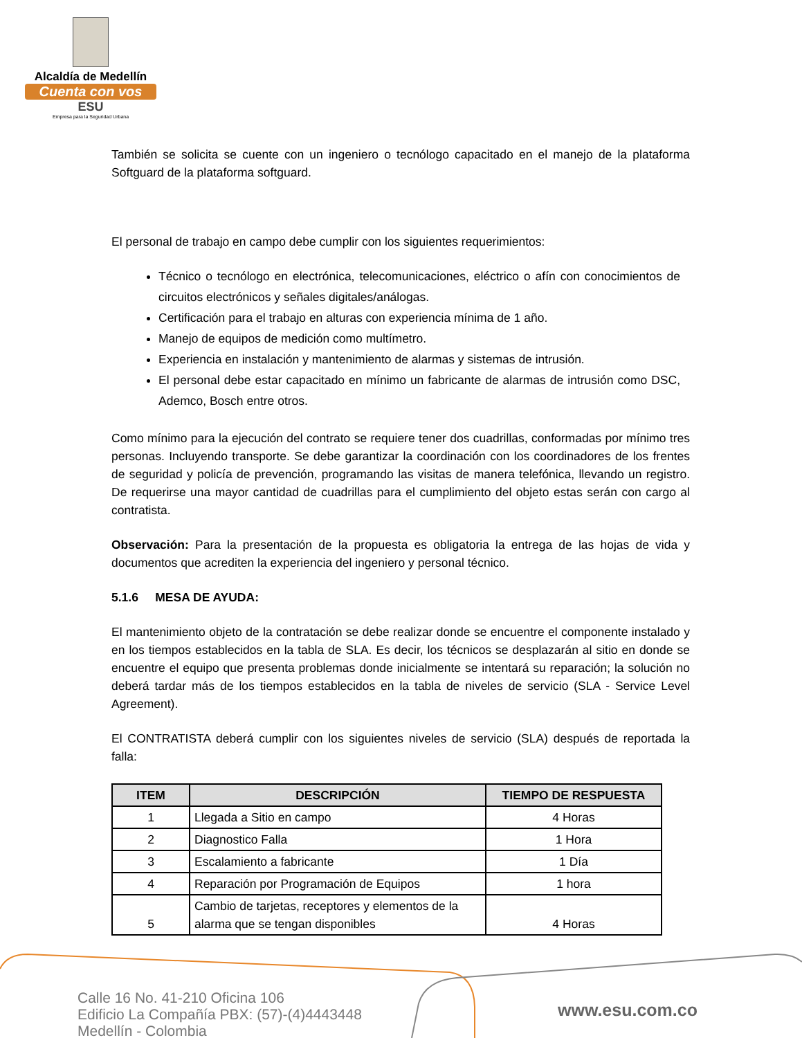Alcaldía de Medellín
Cuenta con vos
ESU
Empresa para la Seguridad Urbana
También se solicita se cuente con un ingeniero o tecnólogo capacitado en el manejo de la plataforma Softguard de la plataforma softguard.
El personal de trabajo en campo debe cumplir con los siguientes requerimientos:
Técnico o tecnólogo en electrónica, telecomunicaciones, eléctrico o afín con conocimientos de circuitos electrónicos y señales digitales/análogas.
Certificación para el trabajo en alturas con experiencia mínima de 1 año.
Manejo de equipos de medición como multímetro.
Experiencia en instalación y mantenimiento de alarmas y sistemas de intrusión.
El personal debe estar capacitado en mínimo un fabricante de alarmas de intrusión como DSC, Ademco, Bosch entre otros.
Como mínimo para la ejecución del contrato se requiere tener dos cuadrillas, conformadas por mínimo tres personas. Incluyendo transporte. Se debe garantizar la coordinación con los coordinadores de los frentes de seguridad y policía de prevención, programando las visitas de manera telefónica, llevando un registro. De requerirse una mayor cantidad de cuadrillas para el cumplimiento del objeto estas serán con cargo al contratista.
Observación: Para la presentación de la propuesta es obligatoria la entrega de las hojas de vida y documentos que acrediten la experiencia del ingeniero y personal técnico.
5.1.6 MESA DE AYUDA:
El mantenimiento objeto de la contratación se debe realizar donde se encuentre el componente instalado y en los tiempos establecidos en la tabla de SLA. Es decir, los técnicos se desplazarán al sitio en donde se encuentre el equipo que presenta problemas donde inicialmente se intentará su reparación; la solución no deberá tardar más de los tiempos establecidos en la tabla de niveles de servicio (SLA - Service Level Agreement).
El CONTRATISTA deberá cumplir con los siguientes niveles de servicio (SLA) después de reportada la falla:
| ITEM | DESCRIPCIÓN | TIEMPO DE RESPUESTA |
| --- | --- | --- |
| 1 | Llegada a Sitio en campo | 4 Horas |
| 2 | Diagnostico Falla | 1 Hora |
| 3 | Escalamiento a fabricante | 1 Día |
| 4 | Reparación por Programación de Equipos | 1 hora |
| 5 | Cambio de tarjetas, receptores y elementos de la alarma que se tengan disponibles | 4 Horas |
Calle 16 No. 41-210 Oficina 106
Edificio La Compañía PBX: (57)-(4)4443448
Medellín - Colombia
www.esu.com.co